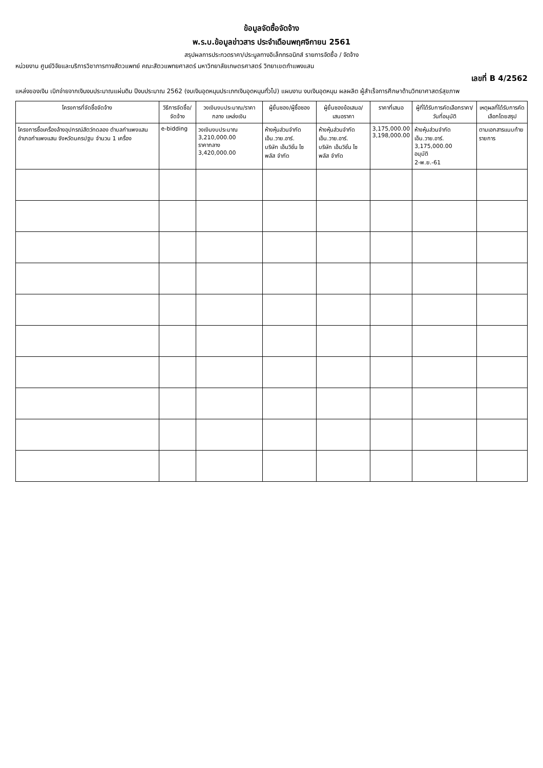ข้อมูลจัดซื้อจัดจ้าง
พ.ร.บ.ข้อมูลข่าวสาร ประจำเดือนพฤศจิกายน 2561
สรุปผลการประกวดราคา/ประมูลทางอิเล็กทรอนิกส์ รายการจัดซื้อ / จัดจ้าง
หน่วยงาน ศูนย์วิจัยและบริการวิชาการทางสัตวแพทย์ คณะสัตวแพทยศาสตร์ มหาวิทยาลัยเกษตรศาสตร์ วิทยาเขตกำแพงแสน
เลขที่ B 4/2562
แหล่งของเงิน เบิกจ่ายจากเงินงบประมาณแผ่นดิน ปีงบประมาณ 2562 (งบเงินอุดหนุนประเภทเงินอุดหนุนทั่วไป) แผนงาน งบเงินอุดหนุน ผลผลิต ผู้สำเร็จการศึกษาด้านวิทยาศาสตร์สุขภาพ
| โครงการที่จัดซื้อจัดจ้าง | วิธีการจัดซื้อ/จัดจ้าง | วงเงินงบประมาณ/ราคากลาง แหล่งเงิน | ผู้ยื่นซอง/ผู้ซื้อซอง | ผู้ยื่นซองข้อเสนอ/เสนอราคา | ราคาที่เสนอ | ผู้ที่ได้รับการคัดเลือกราคา/วันที่อนุมัติ | เหตุผลที่ได้รับการคัดเลือกโดยสรุป |
| --- | --- | --- | --- | --- | --- | --- | --- |
| โครงการซื้อเครื่องล้างอุปกรณ์สัตว์ทดลอง ตำบลกำแพงแสน อำเภอกำแพงแสน จังหวัดนครปฐม จำนวน 1 เครื่อง | e-bidding | วงเงินงบประมาณ 3,210,000.00 ราคากลาง 3,420,000.00 | ห้างหุ้นส่วนจำกัด เอ็น.วาย.อาร์. บริษัท เอ็นวิชั่น ไซพลัส จำกัด | ห้างหุ้นส่วนจำกัด เอ็น.วาย.อาร์. บริษัท เอ็นวิชั่น ไซพลัส จำกัด | 3,175,000.00 3,198,000.00 | ห้างหุ้นส่วนจำกัด เอ็น.วาย.อาร์. 3,175,000.00 อนุมัติ 2-พ.ย.-61 | ตามเอกสารแนบท้ายรายการ |